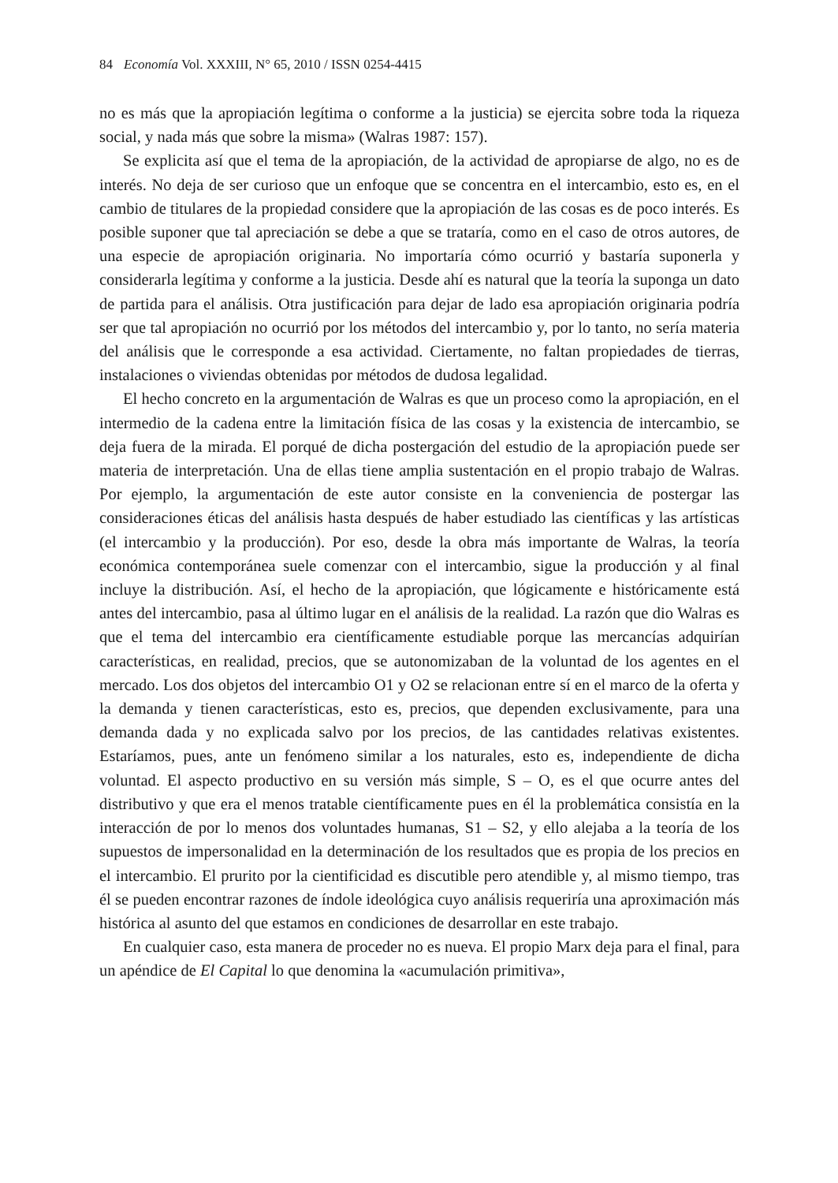84 Economía Vol. XXXIII, N° 65, 2010 / ISSN 0254-4415
no es más que la apropiación legítima o conforme a la justicia) se ejercita sobre toda la riqueza social, y nada más que sobre la misma» (Walras 1987: 157).
Se explicita así que el tema de la apropiación, de la actividad de apropiarse de algo, no es de interés. No deja de ser curioso que un enfoque que se concentra en el intercambio, esto es, en el cambio de titulares de la propiedad considere que la apropiación de las cosas es de poco interés. Es posible suponer que tal apreciación se debe a que se trataría, como en el caso de otros autores, de una especie de apropiación originaria. No importaría cómo ocurrió y bastaría suponerla y considerarla legítima y conforme a la justicia. Desde ahí es natural que la teoría la suponga un dato de partida para el análisis. Otra justificación para dejar de lado esa apropiación originaria podría ser que tal apropiación no ocurrió por los métodos del intercambio y, por lo tanto, no sería materia del análisis que le corresponde a esa actividad. Ciertamente, no faltan propiedades de tierras, instalaciones o viviendas obtenidas por métodos de dudosa legalidad.
El hecho concreto en la argumentación de Walras es que un proceso como la apropiación, en el intermedio de la cadena entre la limitación física de las cosas y la existencia de intercambio, se deja fuera de la mirada. El porqué de dicha postergación del estudio de la apropiación puede ser materia de interpretación. Una de ellas tiene amplia sustentación en el propio trabajo de Walras. Por ejemplo, la argumentación de este autor consiste en la conveniencia de postergar las consideraciones éticas del análisis hasta después de haber estudiado las científicas y las artísticas (el intercambio y la producción). Por eso, desde la obra más importante de Walras, la teoría económica contemporánea suele comenzar con el intercambio, sigue la producción y al final incluye la distribución. Así, el hecho de la apropiación, que lógicamente e históricamente está antes del intercambio, pasa al último lugar en el análisis de la realidad. La razón que dio Walras es que el tema del intercambio era científicamente estudiable porque las mercancías adquirían características, en realidad, precios, que se autonomizaban de la voluntad de los agentes en el mercado. Los dos objetos del intercambio O1 y O2 se relacionan entre sí en el marco de la oferta y la demanda y tienen características, esto es, precios, que dependen exclusivamente, para una demanda dada y no explicada salvo por los precios, de las cantidades relativas existentes. Estaríamos, pues, ante un fenómeno similar a los naturales, esto es, independiente de dicha voluntad. El aspecto productivo en su versión más simple, S – O, es el que ocurre antes del distributivo y que era el menos tratable científicamente pues en él la problemática consistía en la interacción de por lo menos dos voluntades humanas, S1 – S2, y ello alejaba a la teoría de los supuestos de impersonalidad en la determinación de los resultados que es propia de los precios en el intercambio. El prurito por la cientificidad es discutible pero atendible y, al mismo tiempo, tras él se pueden encontrar razones de índole ideológica cuyo análisis requeriría una aproximación más histórica al asunto del que estamos en condiciones de desarrollar en este trabajo.
En cualquier caso, esta manera de proceder no es nueva. El propio Marx deja para el final, para un apéndice de El Capital lo que denomina la «acumulación primitiva»,